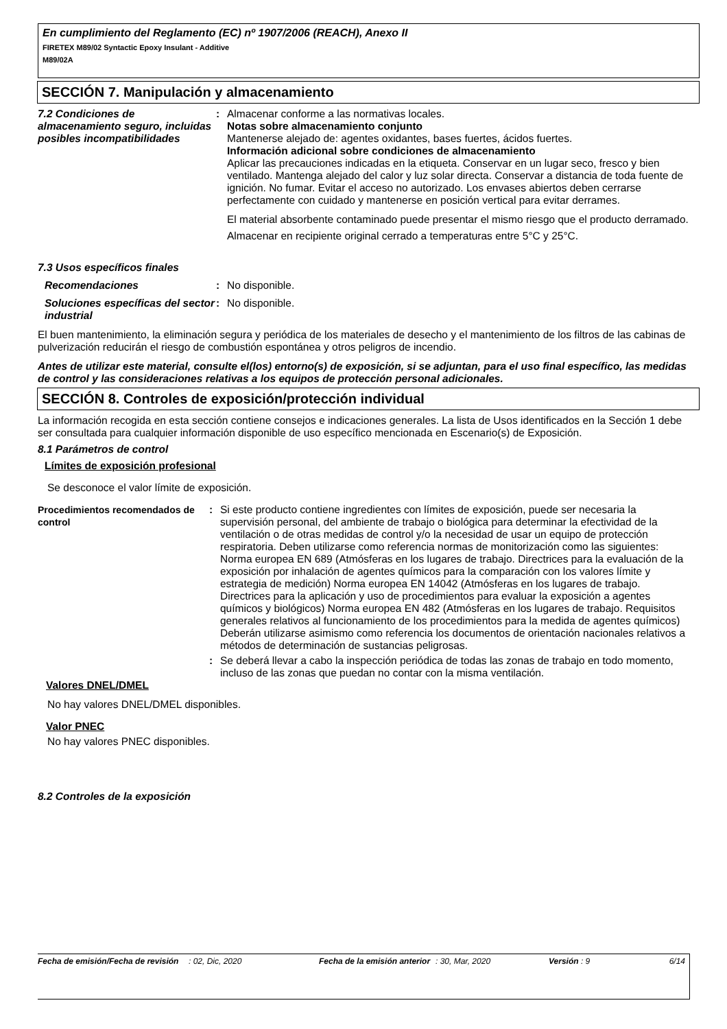En cumplimiento del Reglamento (EC) nº 1907/2006 (REACH), Anexo II
FIRETEX M89/02 Syntactic Epoxy Insulant - Additive
M89/02A
SECCIÓN 7. Manipulación y almacenamiento
7.2 Condiciones de almacenamiento seguro, incluidas posibles incompatibilidades
: Almacenar conforme a las normativas locales.
Notas sobre almacenamiento conjunto
Mantenerse alejado de: agentes oxidantes, bases fuertes, ácidos fuertes.
Información adicional sobre condiciones de almacenamiento
Aplicar las precauciones indicadas en la etiqueta. Conservar en un lugar seco, fresco y bien ventilado. Mantenga alejado del calor y luz solar directa. Conservar a distancia de toda fuente de ignición. No fumar. Evitar el acceso no autorizado. Los envases abiertos deben cerrarse perfectamente con cuidado y mantenerse en posición vertical para evitar derrames.
El material absorbente contaminado puede presentar el mismo riesgo que el producto derramado.
Almacenar en recipiente original cerrado a temperaturas entre 5°C y 25°C.
7.3 Usos específicos finales
Recomendaciones : No disponible.
Soluciones específicas del sector industrial
: No disponible.
El buen mantenimiento, la eliminación segura y periódica de los materiales de desecho y el mantenimiento de los filtros de las cabinas de pulverización reducirán el riesgo de combustión espontánea y otros peligros de incendio.
Antes de utilizar este material, consulte el(los) entorno(s) de exposición, si se adjuntan, para el uso final específico, las medidas de control y las consideraciones relativas a los equipos de protección personal adicionales.
SECCIÓN 8. Controles de exposición/protección individual
La información recogida en esta sección contiene consejos e indicaciones generales. La lista de Usos identificados en la Sección 1 debe ser consultada para cualquier información disponible de uso específico mencionada en Escenario(s) de Exposición.
8.1 Parámetros de control
Límites de exposición profesional
Se desconoce el valor límite de exposición.
Procedimientos recomendados de control
: Si este producto contiene ingredientes con límites de exposición, puede ser necesaria la supervisión personal, del ambiente de trabajo o biológica para determinar la efectividad de la ventilación o de otras medidas de control y/o la necesidad de usar un equipo de protección respiratoria. Deben utilizarse como referencia normas de monitorización como las siguientes: Norma europea EN 689 (Atmósferas en los lugares de trabajo. Directrices para la evaluación de la exposición por inhalación de agentes químicos para la comparación con los valores límite y estrategia de medición) Norma europea EN 14042 (Atmósferas en los lugares de trabajo. Directrices para la aplicación y uso de procedimientos para evaluar la exposición a agentes químicos y biológicos) Norma europea EN 482 (Atmósferas en los lugares de trabajo. Requisitos generales relativos al funcionamiento de los procedimientos para la medida de agentes químicos) Deberán utilizarse asimismo como referencia los documentos de orientación nacionales relativos a métodos de determinación de sustancias peligrosas.
: Se deberá llevar a cabo la inspección periódica de todas las zonas de trabajo en todo momento, incluso de las zonas que puedan no contar con la misma ventilación.
Valores DNEL/DMEL
No hay valores DNEL/DMEL disponibles.
Valor PNEC
No hay valores PNEC disponibles.
8.2 Controles de la exposición
Fecha de emisión/Fecha de revisión
: 02, Dic, 2020 Fecha de la emisión anterior
: 30, Mar, 2020 Versión : 9 6/14